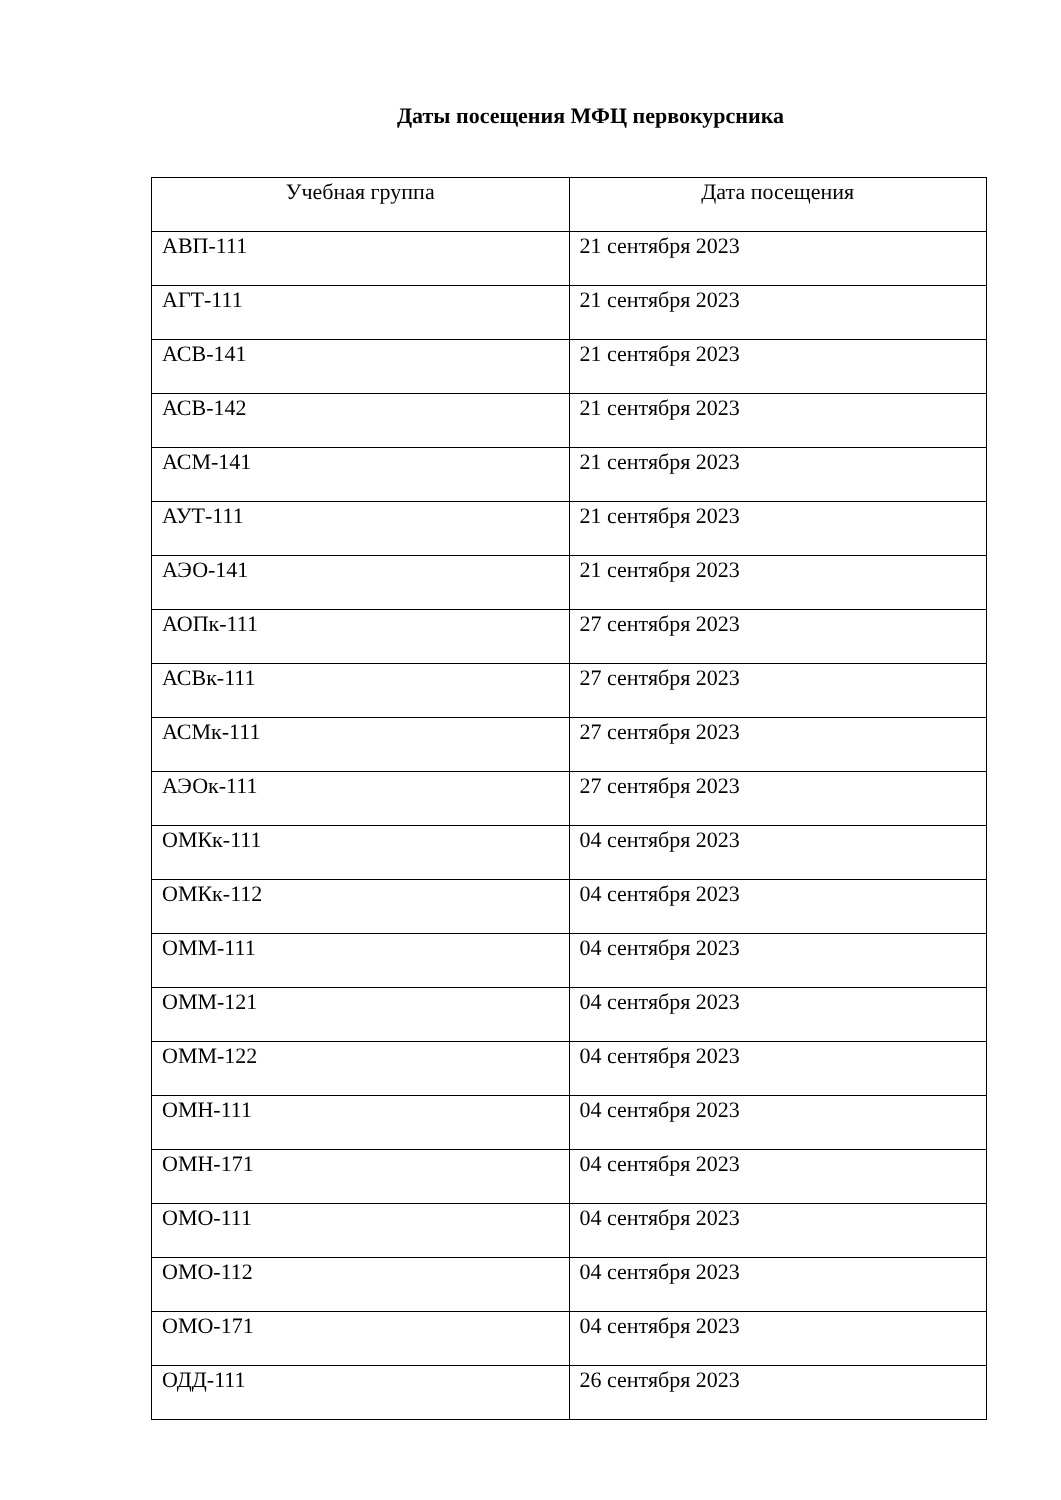Даты посещения МФЦ первокурсника
| Учебная группа | Дата посещения |
| --- | --- |
| АВП-111 | 21 сентября 2023 |
| АГТ-111 | 21 сентября 2023 |
| АСВ-141 | 21 сентября 2023 |
| АСВ-142 | 21 сентября 2023 |
| АСМ-141 | 21 сентября 2023 |
| АУТ-111 | 21 сентября 2023 |
| АЭО-141 | 21 сентября 2023 |
| АОПк-111 | 27 сентября 2023 |
| АСВк-111 | 27 сентября 2023 |
| АСМк-111 | 27 сентября 2023 |
| АЭОк-111 | 27 сентября 2023 |
| ОМКк-111 | 04 сентября 2023 |
| ОМКк-112 | 04 сентября 2023 |
| ОММ-111 | 04 сентября 2023 |
| ОММ-121 | 04 сентября 2023 |
| ОММ-122 | 04 сентября 2023 |
| ОМН-111 | 04 сентября 2023 |
| ОМН-171 | 04 сентября 2023 |
| ОМО-111 | 04 сентября 2023 |
| ОМО-112 | 04 сентября 2023 |
| ОМО-171 | 04 сентября 2023 |
| ОДД-111 | 26 сентября 2023 |